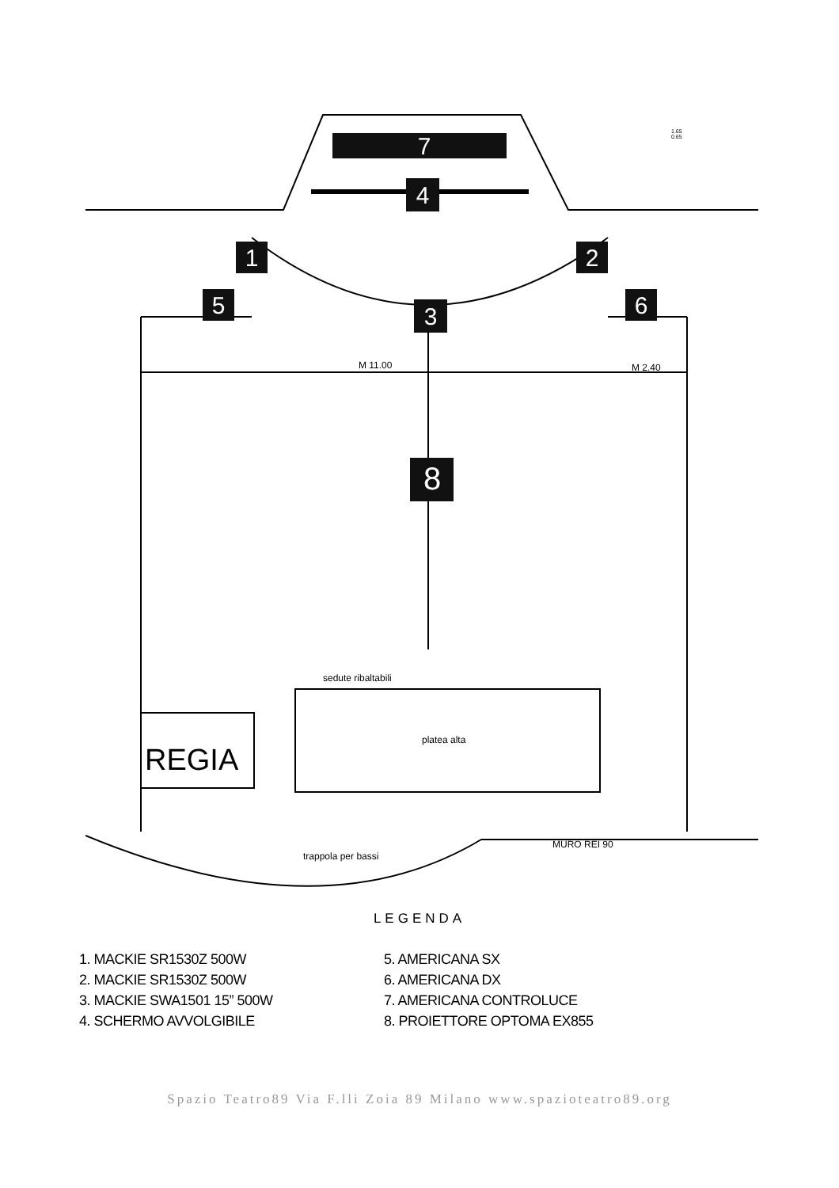7
4
1
2
5
6
3
8
M 11.00
M 2.40
sedute ribaltabili
platea alta
trappola per bassi
MURO REI 90
1.65
0.65
REGIA
LEGENDA
1. MACKIE SR1530Z 500W
2. MACKIE SR1530Z 500W
3. MACKIE SWA1501 15” 500W
4. SCHERMO AVVOLGIBILE
5. AMERICANA SX
6. AMERICANA DX
7. AMERICANA CONTROLUCE
8. PROIETTORE OPTOMA EX855
Spazio Teatro89 Via F.lli Zoia 89 Milano www.spazioteatro89.org